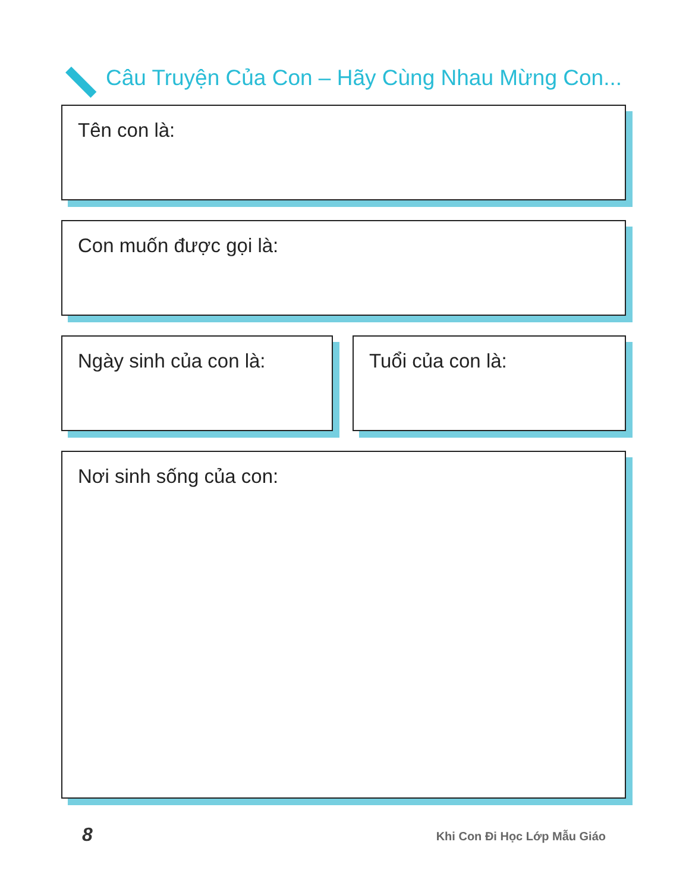Câu Truyện Của Con – Hãy Cùng Nhau Mừng Con...
Tên con là:
Con muốn được gọi là:
Ngày sinh của con là: Tuổi của con là:
Nơi sinh sống của con:
8 Khi Con Đi Học Lớp Mẫu Giáo